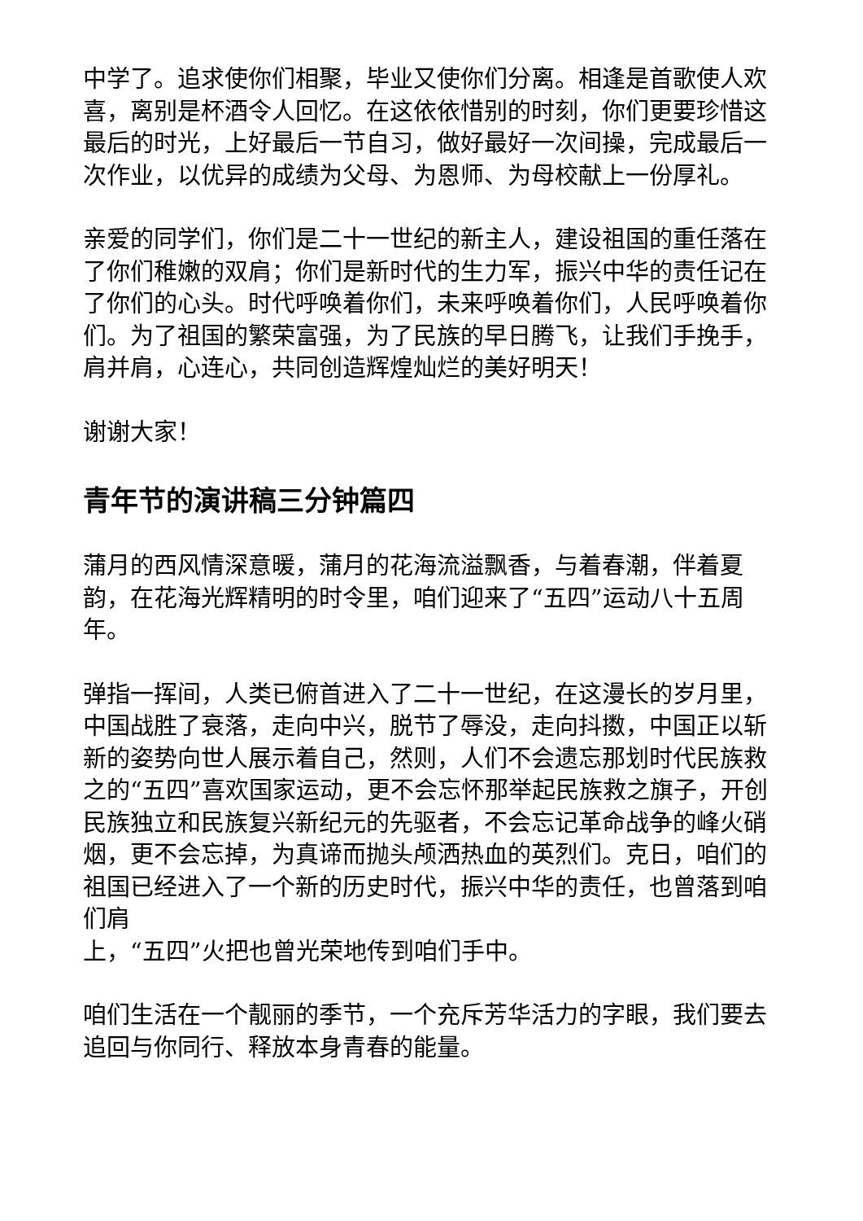中学了。追求使你们相聚，毕业又使你们分离。相逢是首歌使人欢喜，离别是杯酒令人回忆。在这依依惜别的时刻，你们更要珍惜这最后的时光，上好最后一节自习，做好最好一次间操，完成最后一次作业，以优异的成绩为父母、为恩师、为母校献上一份厚礼。
亲爱的同学们，你们是二十一世纪的新主人，建设祖国的重任落在了你们稚嫩的双肩；你们是新时代的生力军，振兴中华的责任记在了你们的心头。时代呼唤着你们，未来呼唤着你们，人民呼唤着你们。为了祖国的繁荣富强，为了民族的早日腾飞，让我们手挽手，肩并肩，心连心，共同创造辉煌灿烂的美好明天！
谢谢大家！
青年节的演讲稿三分钟篇四
蒲月的西风情深意暖，蒲月的花海流溢飘香，与着春潮，伴着夏韵，在花海光辉精明的时令里，咱们迎来了“五四”运动八十五周年。
弹指一挥间，人类已俯首进入了二十一世纪，在这漫长的岁月里，中国战胜了衰落，走向中兴，脱节了辱没，走向抖擞，中国正以斩新的姿势向世人展示着自己，然则，人们不会遗忘那划时代民族救之的“五四”喜欢国家运动，更不会忘怀那举起民族救之旗子，开创民族独立和民族复兴新纪元的先驱者，不会忘记革命战争的峰火硝烟，更不会忘掉，为真谛而抛头颅洒热血的英烈们。克日，咱们的祖国已经进入了一个新的历史时代，振兴中华的责任，也曾落到咱们肩
上，“五四”火把也曾光荣地传到咱们手中。
咱们生活在一个靓丽的季节，一个充斥芳华活力的字眼，我们要去追回与你同行、释放本身青春的能量。